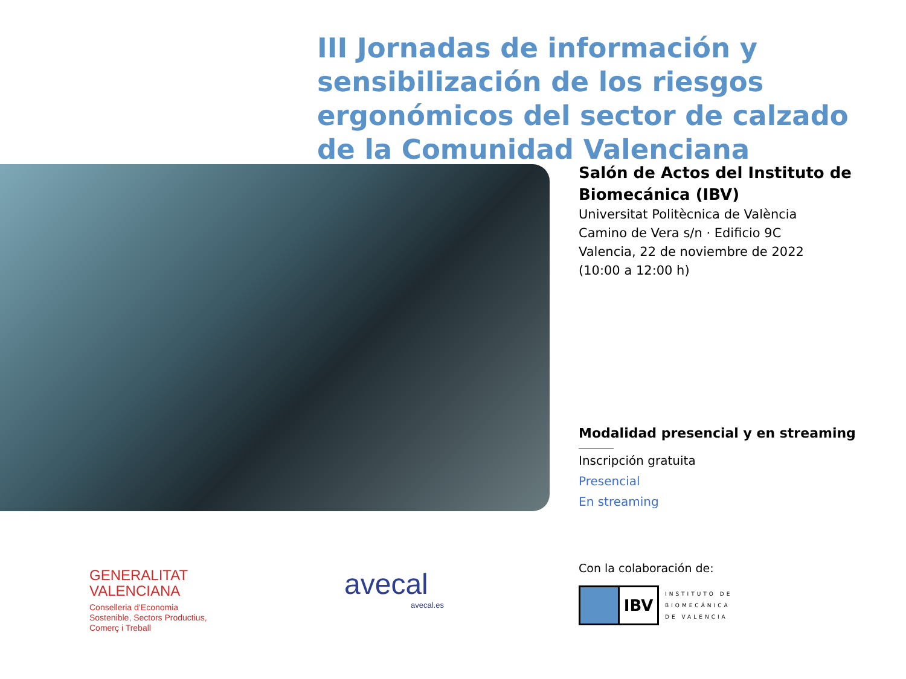III Jornadas de información y sensibilización de los riesgos ergonómicos del sector de calzado de la Comunidad Valenciana
Salón de Actos del Instituto de Biomecánica (IBV)
Universitat Politècnica de València
Camino de Vera s/n · Edificio 9C
Valencia, 22 de noviembre de 2022
(10:00 a 12:00 h)
Modalidad presencial y en streaming
Inscripción gratuita
Presencial
En streaming
GENERALITAT
VALENCIANA
Conselleria d’Economia
Sostenible, Sectors Productius,
Comerç i Treball
avecal
avecal.es
Con la colaboración de:
IBV
INSTITUTO DE
BIOMECÁNICA
DE VALENCIA